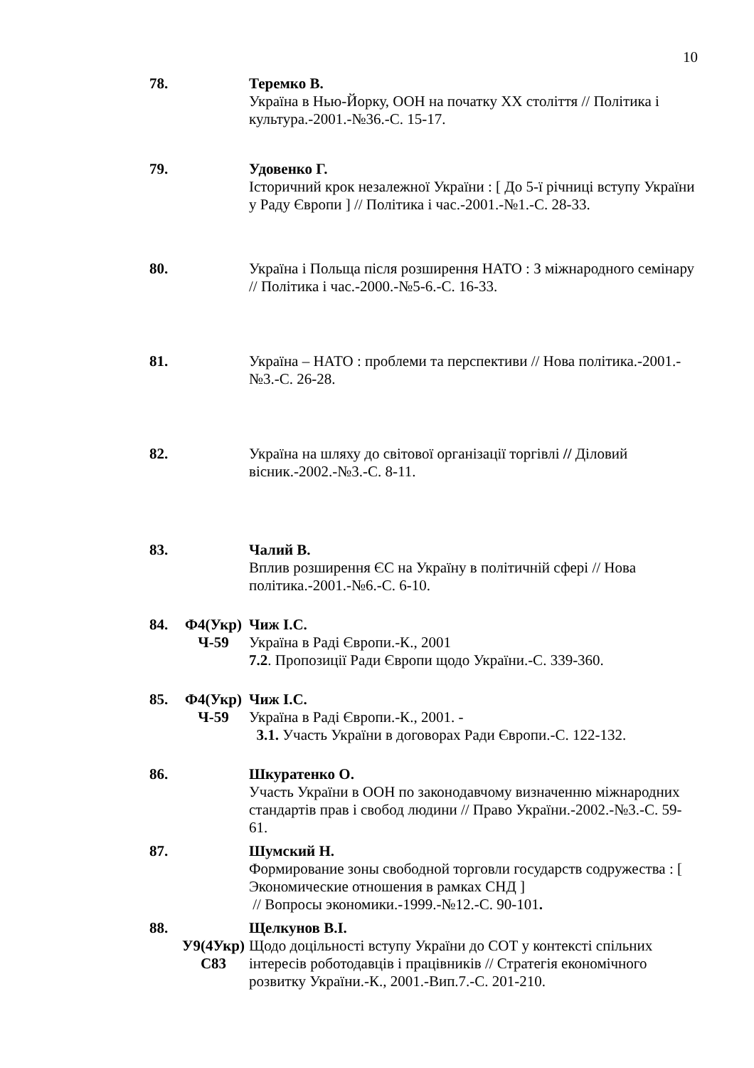10
78. Теремко В.
Україна в Нью-Йорку, ООН на початку ХХ століття // Політика і культура.-2001.-№36.-С. 15-17.
79. Удовенко Г.
Історичний крок незалежної України : [ До 5-ї річниці вступу України у Раду Європи ] // Політика і час.-2001.-№1.-С. 28-33.
80. Україна і Польща після розширення НАТО : З міжнародного семінару // Політика і час.-2000.-№5-6.-С. 16-33.
81. Україна – НАТО : проблеми та перспективи // Нова політика.-2001.-№3.-С. 26-28.
82. Україна на шляху до світової організації торгівлі // Діловий вісник.-2002.-№3.-С. 8-11.
83. Чалий В.
Вплив розширення ЄС на Україну в політичній сфері // Нова політика.-2001.-№6.-С. 6-10.
84. Ф4(Укр)
Ч-59
Чиж І.С.
Україна в Раді Європи.-К., 2001
7.2. Пропозиції Ради Європи щодо України.-С. 339-360.
85. Ф4(Укр)
Ч-59
Чиж І.С.
Україна в Раді Європи.-К., 2001. -
3.1. Участь України в договорах Ради Європи.-С. 122-132.
86. Шкуратенко О.
Участь України в ООН по законодавчому визначенню міжнародних стандартів прав і свобод людини // Право України.-2002.-№3.-С. 59-61.
87. Шумский Н.
Формирование зоны свободной торговли государств содружества : [ Экономические отношения в рамках СНД ]
// Вопросы экономики.-1999.-№12.-С. 90-101.
88.
У9(4Укр)
С83
Щелкунов В.І.
Щодо доцільності вступу України до СОТ у контексті спільних інтересів роботодавців і працівників // Стратегія економічного розвитку України.-К., 2001.-Вип.7.-С. 201-210.